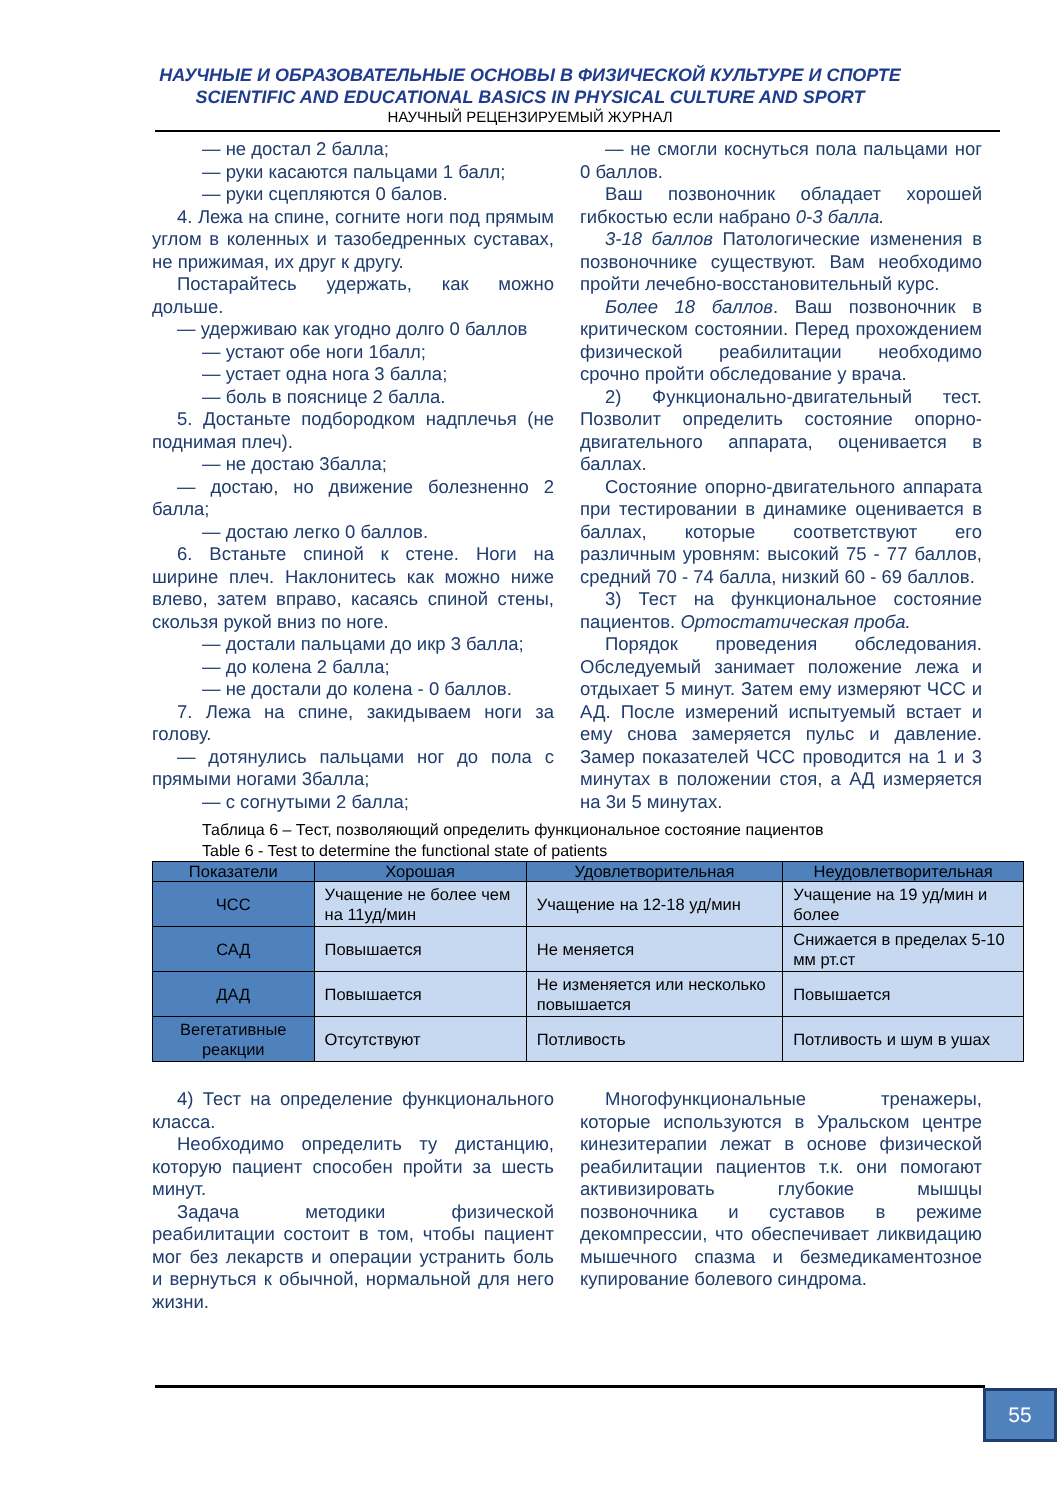НАУЧНЫЕ И ОБРАЗОВАТЕЛЬНЫЕ ОСНОВЫ В ФИЗИЧЕСКОЙ КУЛЬТУРЕ И СПОРТЕ
SCIENTIFIC AND EDUCATIONAL BASICS IN PHYSICAL CULTURE AND SPORT
НАУЧНЫЙ РЕЦЕНЗИРУЕМЫЙ ЖУРНАЛ
— не достал 2 балла;
— руки касаются пальцами 1 балл;
— руки сцепляются 0 балов.
4. Лежа на спине, согните ноги под прямым углом в коленных и тазобедренных суставах, не прижимая, их друг к другу.
Постарайтесь удержать, как можно дольше.
— удерживаю как угодно долго 0 баллов
— устают обе ноги 1балл;
— устает одна нога 3 балла;
— боль в пояснице 2 балла.
5. Достаньте подбородком надплечья (не поднимая плеч).
— не достаю 3балла;
— достаю, но движение болезненно 2 балла;
— достаю легко 0 баллов.
6. Встаньте спиной к стене. Ноги на ширине плеч. Наклонитесь как можно ниже влево, затем вправо, касаясь спиной стены, скользя рукой вниз по ноге.
— достали пальцами до икр 3 балла;
— до колена 2 балла;
— не достали до колена - 0 баллов.
7. Лежа на спине, закидываем ноги за голову.
— дотянулись пальцами ног до пола с прямыми ногами 3балла;
— с согнутыми 2 балла;
— не смогли коснуться пола пальцами ног 0 баллов.
Ваш позвоночник обладает хорошей гибкостью если набрано 0-3 балла.
3-18 баллов Патологические изменения в позвоночнике существуют. Вам необходимо пройти лечебно-восстановительный курс.
Более 18 баллов. Ваш позвоночник в критическом состоянии. Перед прохождением физической реабилитации необходимо срочно пройти обследование у врача.
2) Функционально-двигательный тест. Позволит определить состояние опорно-двигательного аппарата, оценивается в баллах.
Состояние опорно-двигательного аппарата при тестировании в динамике оценивается в баллах, которые соответствуют его различным уровням: высокий 75 - 77 баллов, средний 70 - 74 балла, низкий 60 - 69 баллов.
3) Тест на функциональное состояние пациентов. Ортостатическая проба.
Порядок проведения обследования. Обследуемый занимает положение лежа и отдыхает 5 минут. Затем ему измеряют ЧСС и АД. После измерений испытуемый встает и ему снова замеряется пульс и давление. Замер показателей ЧСС проводится на 1 и 3 минутах в положении стоя, а АД измеряется на 3и 5 минутах.
Таблица 6 – Тест, позволяющий определить функциональное состояние пациентов
Table 6 - Test to determine the functional state of patients
| Показатели | Хорошая | Удовлетворительная | Неудовлетворительная |
| --- | --- | --- | --- |
| ЧСС | Учащение не более чем на 11уд/мин | Учащение на 12-18 уд/мин | Учащение на 19 уд/мин и более |
| САД | Повышается | Не меняется | Снижается в пределах 5-10 мм рт.ст |
| ДАД | Повышается | Не изменяется или несколько повышается | Повышается |
| Вегетативные реакции | Отсутствуют | Потливость | Потливость и шум в ушах |
4) Тест на определение функционального класса.
Необходимо определить ту дистанцию, которую пациент способен пройти за шесть минут.
Задача методики физической реабилитации состоит в том, чтобы пациент мог без лекарств и операции устранить боль и вернуться к обычной, нормальной для него жизни.
Многофункциональные тренажеры, которые используются в Уральском центре кинезитерапии лежат в основе физической реабилитации пациентов т.к. они помогают активизировать глубокие мышцы позвоночника и суставов в режиме декомпрессии, что обеспечивает ликвидацию мышечного спазма и безмедикаментозное купирование болевого синдрома.
55